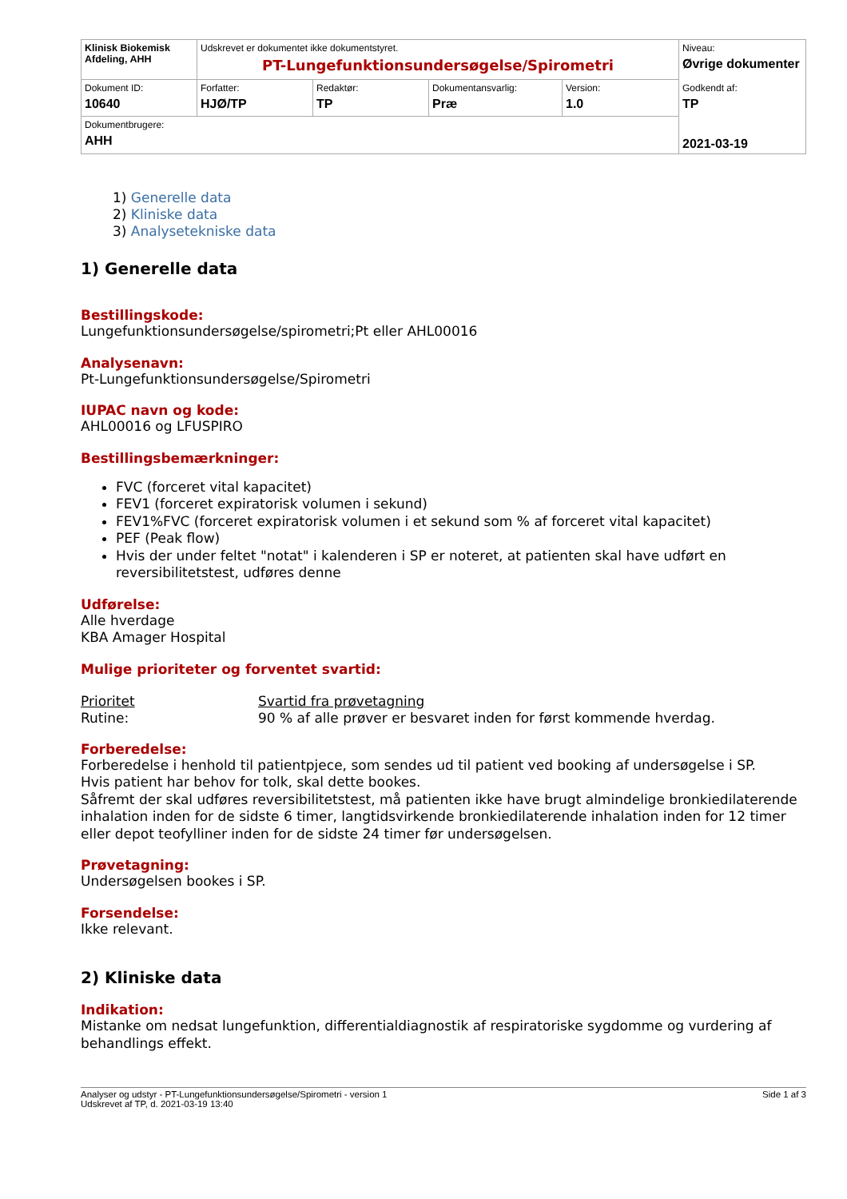| Klinisk Biokemisk Afdeling, AHH | Udskrevet er dokumentet ikke dokumentstyret. PT-Lungefunktionsundersøgelse/Spirometri | | | | Niveau: Øvrige dokumenter Godkendt af: TP 2021-03-19 |
| Dokument ID: 10640 | Forfatter: HJØ/TP | Redaktør: TP | Dokumentansvarlig: Præ | Version: 1.0 | |
| Dokumentbrugere: AHH | | | | | |
1) Generelle data
2) Kliniske data
3) Analysetekniske data
1) Generelle data
Bestillingskode:
Lungefunktionsundersøgelse/spirometri;Pt eller AHL00016
Analysenavn:
Pt-Lungefunktionsundersøgelse/Spirometri
IUPAC navn og kode:
AHL00016 og LFUSPIRO
Bestillingsbemærkninger:
FVC (forceret vital kapacitet)
FEV1 (forceret expiratorisk volumen i sekund)
FEV1%FVC (forceret expiratorisk volumen i et sekund som % af forceret vital kapacitet)
PEF (Peak flow)
Hvis der under feltet "notat" i kalenderen i SP er noteret, at patienten skal have udført en reversibilitetstest, udføres denne
Udførelse:
Alle hverdage
KBA Amager Hospital
Mulige prioriteter og forventet svartid:
| Prioritet | Svartid fra prøvetagning |
| Rutine: | 90 % af alle prøver er besvaret inden for først kommende hverdag. |
Forberedelse:
Forberedelse i henhold til patientpjece, som sendes ud til patient ved booking af undersøgelse i SP.
Hvis patient har behov for tolk, skal dette bookes.
Såfremt der skal udføres reversibilitetstest, må patienten ikke have brugt almindelige bronkiedilaterende inhalation inden for de sidste 6 timer, langtidsvirkende bronkiedilaterende inhalation inden for 12 timer eller depot teofylliner inden for de sidste 24 timer før undersøgelsen.
Prøvetagning:
Undersøgelsen bookes i SP.
Forsendelse:
Ikke relevant.
2) Kliniske data
Indikation:
Mistanke om nedsat lungefunktion, differentialdiagnostik af respiratoriske sygdomme og vurdering af behandlings effekt.
Analyser og udstyr - PT-Lungefunktionsundersøgelse/Spirometri - version 1
Udskrevet af TP, d. 2021-03-19 13:40
Side 1 af 3